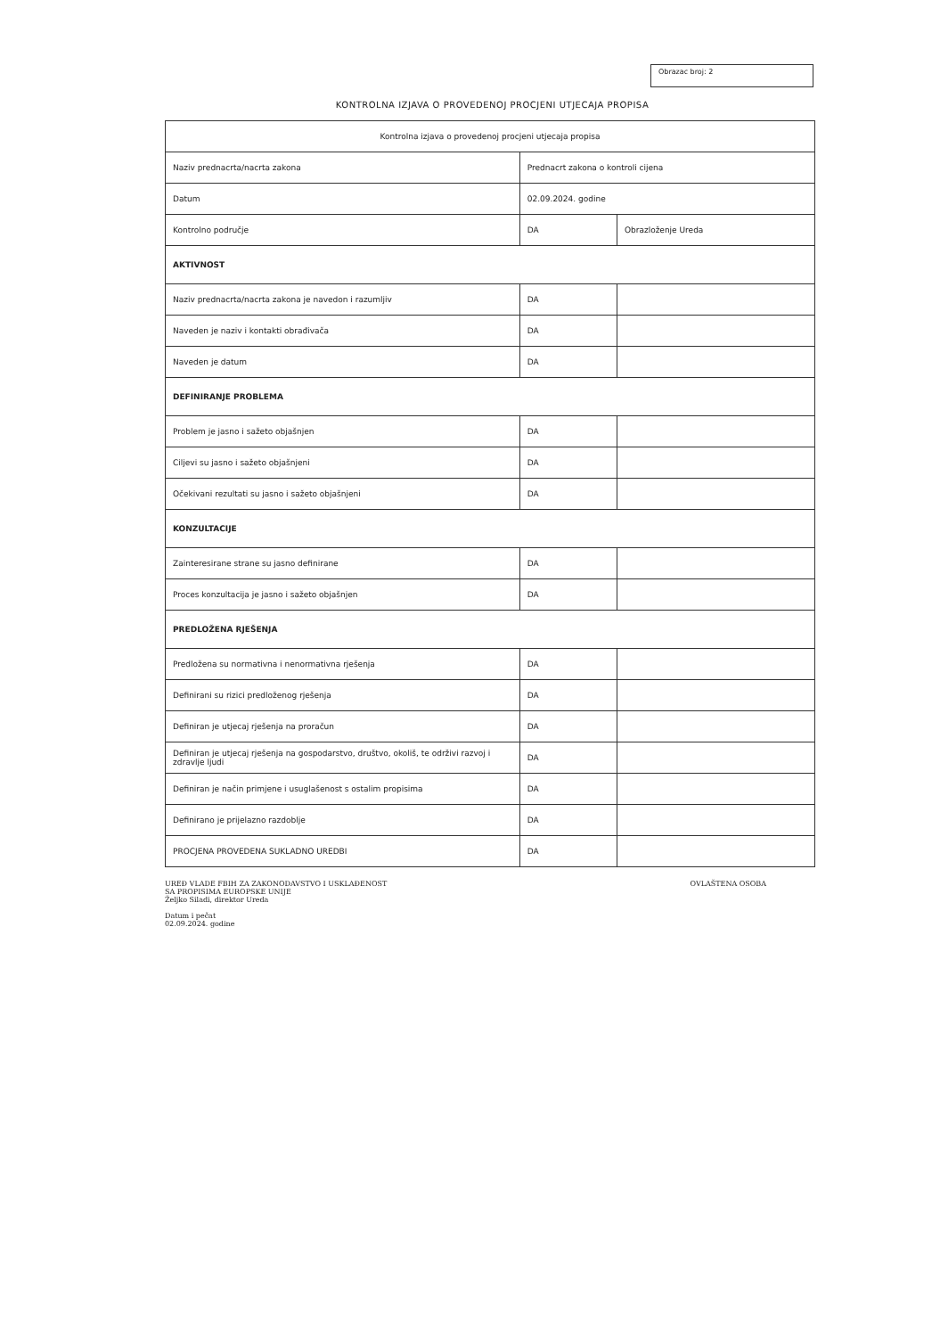Obrazac broj: 2
KONTROLNA IZJAVA O PROVEDENOJ PROCJENI UTJECAJA PROPISA
| Kontrolna izjava o provedenoj procjeni utjecaja propisa | | |
| Naziv prednacrta/nacrta zakona | Prednacrt zakona o kontroli cijena | |
| Datum | 02.09.2024. godine | |
| Kontrolno područje | DA | Obrazloženje Ureda |
| AKTIVNOST | | |
| Naziv prednacrta/nacrta zakona je navedon i razumljiv | DA | |
| Naveden je naziv i kontakti obrađivača | DA | |
| Naveden je datum | DA | |
| DEFINIRANJE PROBLEMA | | |
| Problem je jasno i sažeto objašnjen | DA | |
| Ciljevi su jasno i sažeto objašnjeni | DA | |
| Očekivani rezultati su jasno i sažeto objašnjeni | DA | |
| KONZULTACIJE | | |
| Zainteresirane strane su jasno definirane | DA | |
| Proces konzultacija je jasno i sažeto objašnjen | DA | |
| PREDLOŽENA RJEŠENJA | | |
| Predložena su normativna i nenormativna rješenja | DA | |
| Definirani su rizici predloženog rješenja | DA | |
| Definiran je utjecaj rješenja na proračun | DA | |
| Definiran je utjecaj rješenja na gospodarstvo, društvo, okoliš, te održivi razvoj i zdravlje ljudi | DA | |
| Definiran je način primjene i usuglašenost s ostalim propisima | DA | |
| Definirano je prijelazno razdoblje | DA | |
| PROCJENA PROVEDENA SUKLADNO UREDBI | DA | |
UREĐ VLADE FBIH ZA ZAKONODAVSTVO I USKLAĐENOST
SA PROPISIMA EUROPSKE UNIJE
Željko Siladi, direktor Ureda
Datum i pečat
02.09.2024. godine
OVLAŠTENA OSOBA